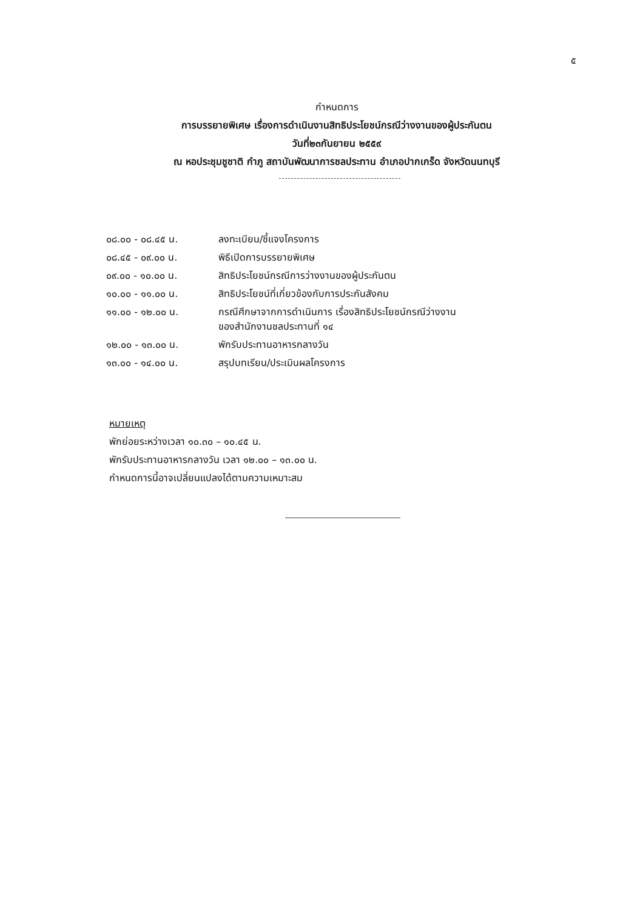๕
กำหนดการ
การบรรยายพิเศษ เรื่องการดำเนินงานสิทธิประโยชน์กรณีว่างงานของผู้ประกันตน
วันที่๒๓กันยายน ๒๕๕๙
ณ หอประชุมชูชาติ กำภู สถาบันพัฒนาการชลประทาน อำเภอปากเกร็ด จังหวัดนนทบุรี
| ๐๘.๐๐ - ๐๘.๔๕ น. | ลงทะเบียน/ชี้แจงโครงการ |
| ๐๘.๔๕ - ๐๙.๐๐ น. | พิธีเปิดการบรรยายพิเศษ |
| ๐๙.๐๐ - ๑๐.๐๐ น. | สิทธิประโยชน์กรณีการว่างงานของผู้ประกันตน |
| ๑๐.๐๐ - ๑๑.๐๐ น. | สิทธิประโยชน์ที่เกี่ยวข้องกับการประกันสังคม |
| ๑๑.๐๐ - ๑๒.๐๐ น. | กรณีศึกษาจากการดำเนินการ เรื่องสิทธิประโยชน์กรณีว่างงาน ของสำนักงานชลประทานที่ ๑๔ |
| ๑๒.๐๐ - ๑๓.๐๐ น. | พักรับประทานอาหารกลางวัน |
| ๑๓.๐๐ - ๑๔.๐๐ น. | สรุปบทเรียน/ประเมินผลโครงการ |
หมายเหตุ
พักย่อยระหว่างเวลา ๑๐.๓๐ – ๑๐.๔๕ น.
พักรับประทานอาหารกลางวัน เวลา ๑๒.๐๐ – ๑๓.๐๐ น.
กำหนดการนี้อาจเปลี่ยนแปลงได้ตามความเหมาะสม